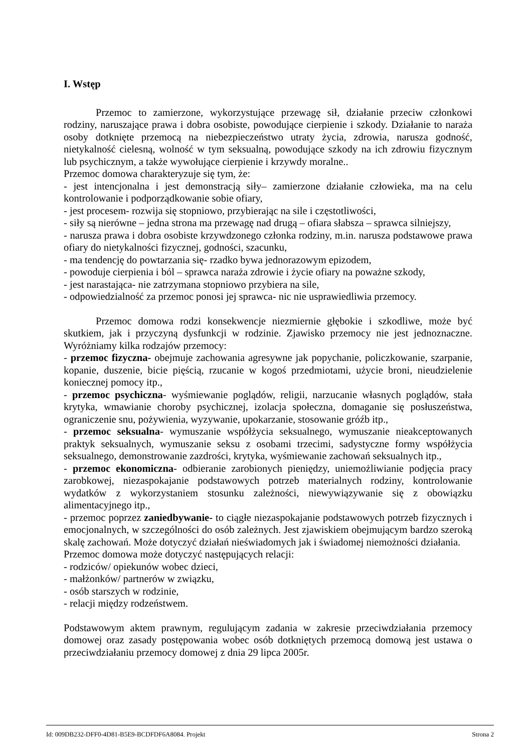I. Wstęp
Przemoc to zamierzone, wykorzystujące przewagę sił, działanie przeciw członkowi rodziny, naruszające prawa i dobra osobiste, powodujące cierpienie i szkody. Działanie to naraża osoby dotknięte przemocą na niebezpieczeństwo utraty życia, zdrowia, narusza godność, nietykalność cielesną, wolność w tym seksualną, powodujące szkody na ich zdrowiu fizycznym lub psychicznym, a także wywołujące cierpienie i krzywdy moralne..
Przemoc domowa charakteryzuje się tym, że:
- jest intencjonalna i jest demonstracją siły– zamierzone działanie człowieka, ma na celu kontrolowanie i podporządkowanie sobie ofiary,
- jest procesem- rozwija się stopniowo, przybierając na sile i częstotliwości,
- siły są nierówne – jedna strona ma przewagę nad drugą – ofiara słabsza – sprawca silniejszy,
- narusza prawa i dobra osobiste krzywdzonego członka rodziny, m.in. narusza podstawowe prawa ofiary do nietykalności fizycznej, godności, szacunku,
- ma tendencję do powtarzania się- rzadko bywa jednorazowym epizodem,
- powoduje cierpienia i ból – sprawca naraża zdrowie i życie ofiary na poważne szkody,
- jest narastająca- nie zatrzymana stopniowo przybiera na sile,
- odpowiedzialność za przemoc ponosi jej sprawca- nic nie usprawiedliwia przemocy.
Przemoc domowa rodzi konsekwencje niezmiernie głębokie i szkodliwe, może być skutkiem, jak i przyczyną dysfunkcji w rodzinie. Zjawisko przemocy nie jest jednoznaczne. Wyróżniamy kilka rodzajów przemocy:
- przemoc fizyczna- obejmuje zachowania agresywne jak popychanie, policzkowanie, szarpanie, kopanie, duszenie, bicie pięścią, rzucanie w kogoś przedmiotami, użycie broni, nieudzielenie koniecznej pomocy itp.,
- przemoc psychiczna- wyśmiewanie poglądów, religii, narzucanie własnych poglądów, stała krytyka, wmawianie choroby psychicznej, izolacja społeczna, domaganie się posłuszeństwa, ograniczenie snu, pożywienia, wyzywanie, upokarzanie, stosowanie gróźb itp.,
- przemoc seksualna- wymuszanie współżycia seksualnego, wymuszanie nieakceptowanych praktyk seksualnych, wymuszanie seksu z osobami trzecimi, sadystyczne formy współżycia seksualnego, demonstrowanie zazdrości, krytyka, wyśmiewanie zachowań seksualnych itp.,
- przemoc ekonomiczna- odbieranie zarobionych pieniędzy, uniemożliwianie podjęcia pracy zarobkowej, niezaspokajanie podstawowych potrzeb materialnych rodziny, kontrolowanie wydatków z wykorzystaniem stosunku zależności, niewywiązywanie się z obowiązku alimentacyjnego itp.,
- przemoc poprzez zaniedbywanie- to ciągłe niezaspokajanie podstawowych potrzeb fizycznych i emocjonalnych, w szczególności do osób zależnych. Jest zjawiskiem obejmującym bardzo szeroką skalę zachowań. Może dotyczyć działań nieświadomych jak i świadomej niemożności działania.
Przemoc domowa może dotyczyć następujących relacji:
- rodziców/ opiekunów wobec dzieci,
- małżonków/ partnerów w związku,
- osób starszych w rodzinie,
- relacji między rodzeństwem.
Podstawowym aktem prawnym, regulującym zadania w zakresie przeciwdziałania przemocy domowej oraz zasady postępowania wobec osób dotkniętych przemocą domową jest ustawa o przeciwdziałaniu przemocy domowej z dnia 29 lipca 2005r.
Id: 009DB232-DFF0-4D81-B5E9-BCDFDF6A8084. Projekt Strona 2